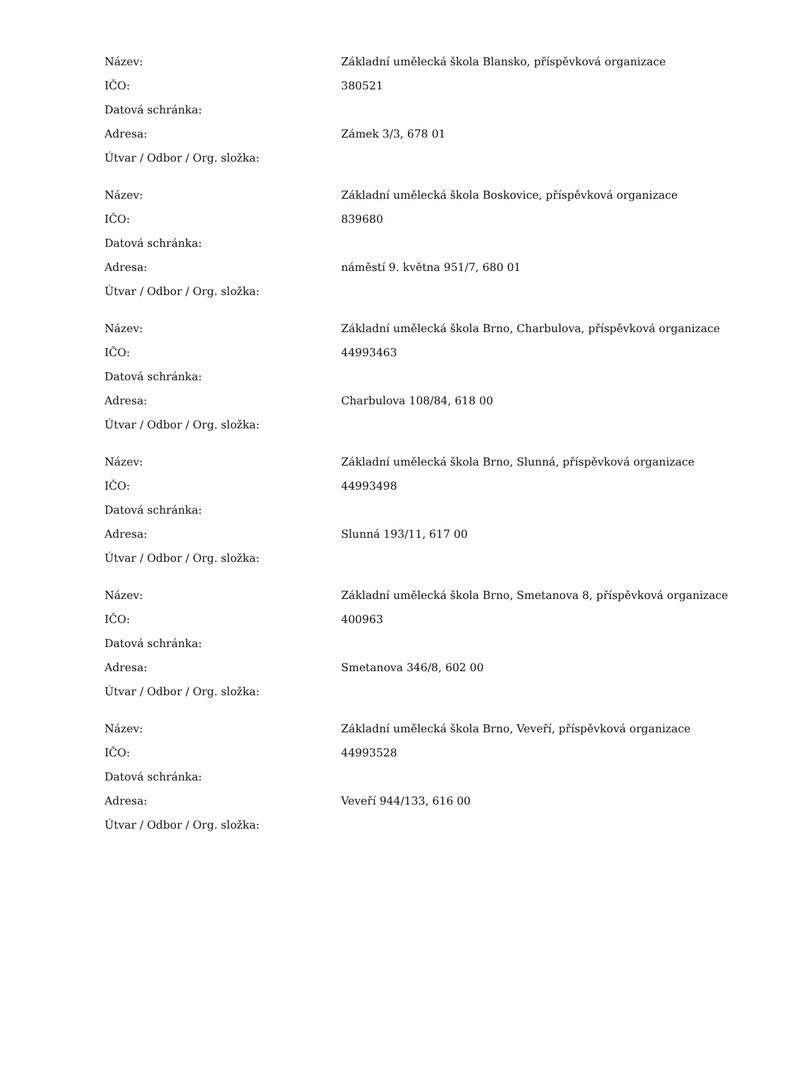| Název: | Základní umělecká škola Blansko, příspěvková organizace |
| IČO: | 380521 |
| Datová schránka: | |
| Adresa: | Zámek 3/3, 678 01 |
| Útvar / Odbor / Org. složka: | |
| Název: | Základní umělecká škola Boskovice, příspěvková organizace |
| IČO: | 839680 |
| Datová schránka: | |
| Adresa: | náměstí 9. května 951/7, 680 01 |
| Útvar / Odbor / Org. složka: | |
| Název: | Základní umělecká škola Brno, Charbulova, příspěvková organizace |
| IČO: | 44993463 |
| Datová schránka: | |
| Adresa: | Charbulova 108/84, 618 00 |
| Útvar / Odbor / Org. složka: | |
| Název: | Základní umělecká škola Brno, Slunná, příspěvková organizace |
| IČO: | 44993498 |
| Datová schránka: | |
| Adresa: | Slunná 193/11, 617 00 |
| Útvar / Odbor / Org. složka: | |
| Název: | Základní umělecká škola Brno, Smetanova 8, příspěvková organizace |
| IČO: | 400963 |
| Datová schránka: | |
| Adresa: | Smetanova 346/8, 602 00 |
| Útvar / Odbor / Org. složka: | |
| Název: | Základní umělecká škola Brno, Veveří, příspěvková organizace |
| IČO: | 44993528 |
| Datová schránka: | |
| Adresa: | Veveří 944/133, 616 00 |
| Útvar / Odbor / Org. složka: | |